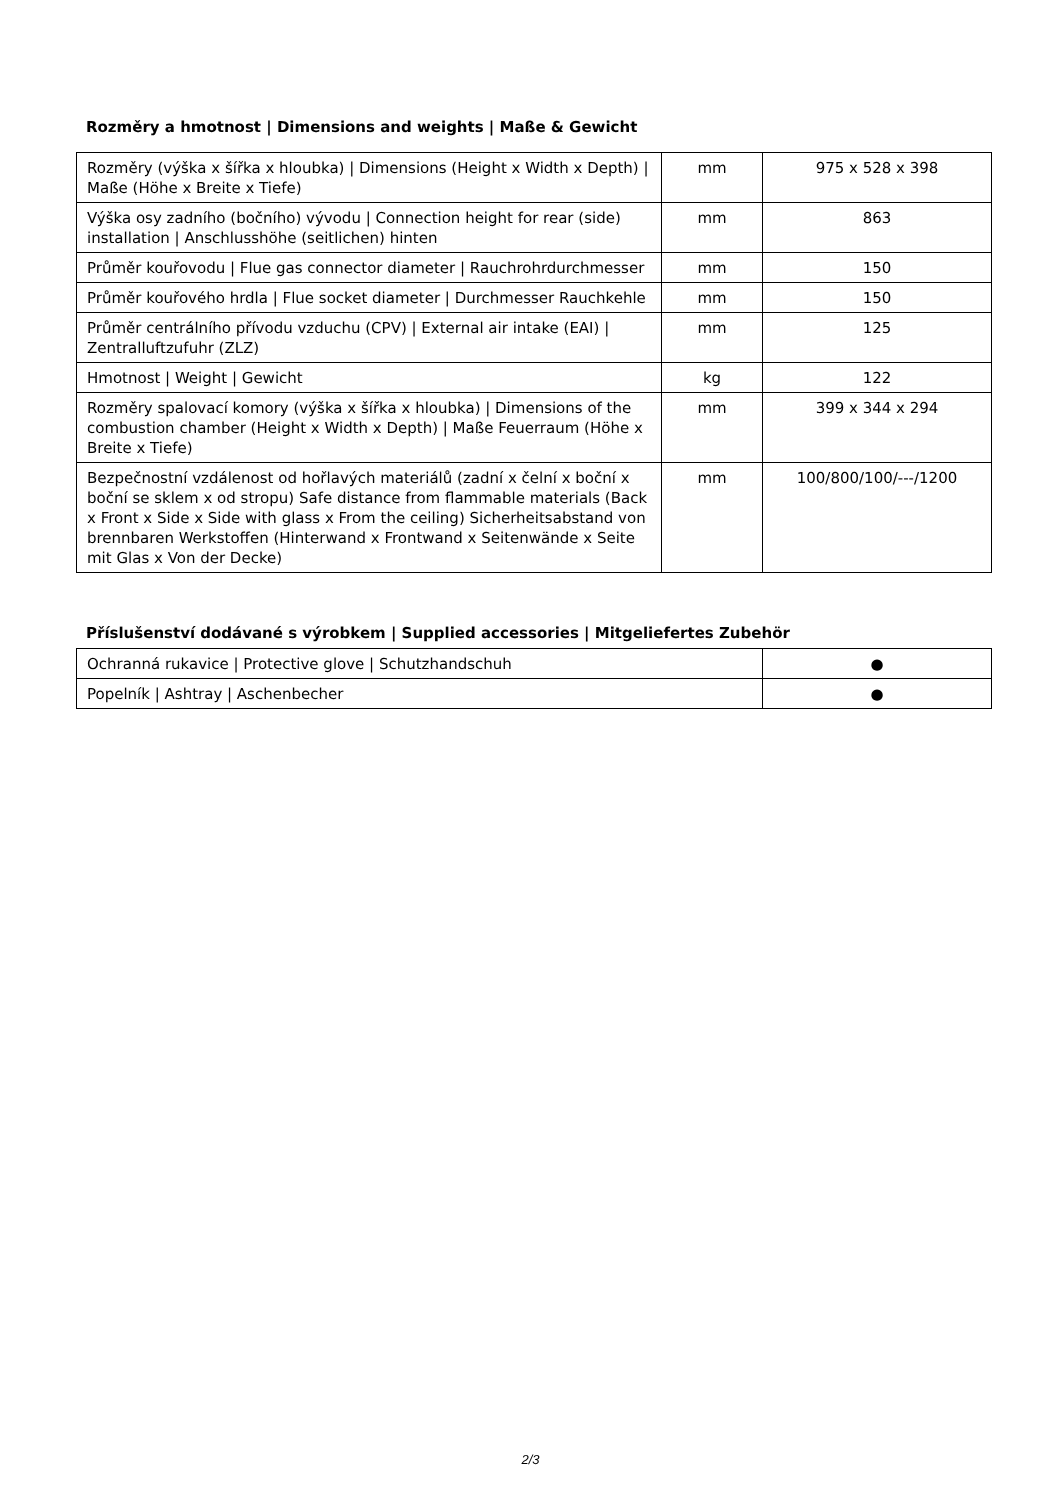Rozměry a hmotnost | Dimensions and weights | Maße & Gewicht
| Rozměry (výška x šířka x hloubka) / Dimensions (Height x Width x Depth) / Maße (Höhe x Breite x Tiefe) | mm | 975 x 528 x 398 |
| Výška osy zadního (bočního) vývodu / Connection height for rear (side) installation / Anschlusshöhe (seitlichen) hinten | mm | 863 |
| Průměr kouřovodu / Flue gas connector diameter / Rauchrohrdurchmesser | mm | 150 |
| Průměr kouřového hrdla / Flue socket diameter / Durchmesser Rauchkehle | mm | 150 |
| Průměr centrálního přívodu vzduchu (CPV) / External air intake (EAI) / Zentralluftzufuhr (ZLZ) | mm | 125 |
| Hmotnost / Weight / Gewicht | kg | 122 |
| Rozměry spalovací komory (výška x šířka x hloubka) / Dimensions of the combustion chamber (Height x Width x Depth) / Maße Feuerraum (Höhe x Breite x Tiefe) | mm | 399 x 344 x 294 |
| Bezpečnostní vzdálenost od hořlavých materiálů (zadní x čelní x boční x boční se sklem x od stropu) Safe distance from flammable materials (Back x Front x Side x Side with glass x From the ceiling) Sicherheitsabstand von brennbaren Werkstoffen (Hinterwand x Frontwand x Seitenwände x Seite mit Glas x Von der Decke) | mm | 100/800/100/---/1200 |
Příslušenství dodávané s výrobkem | Supplied accessories | Mitgeliefertes Zubehör
| Ochranná rukavice / Protective glove / Schutzhandschuh | ● |
| Popelník / Ashtray / Aschenbecher | ● |
2/3